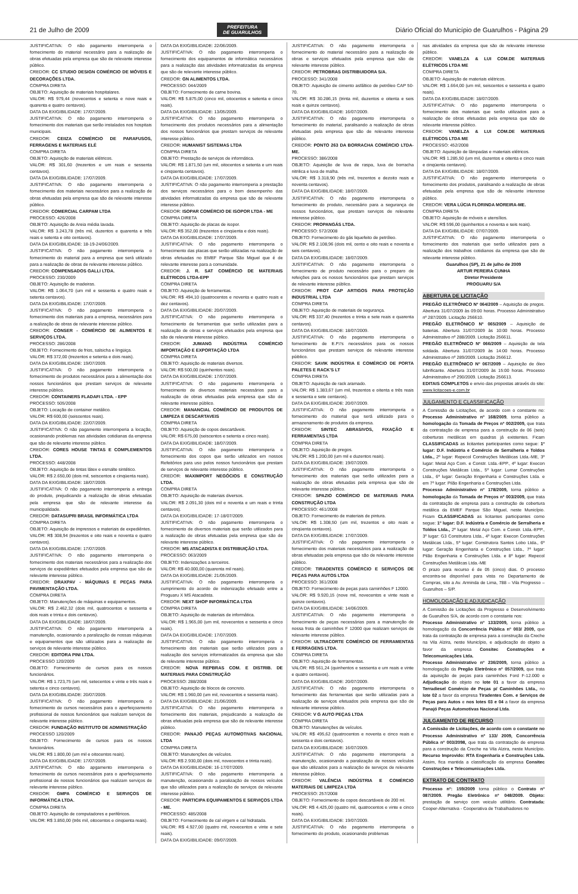21 de Julho de 2009 PREFEITURA
DE GUARULHOS Diário Oficial do Município de Guarulhos - Página 29
JUSTIFICATIVA: O não pagamento interromperia o fornecimento do material necessário para a realização de obras efetuadas pela empresa que são de relevante interesse público.
CREDOR: CC STUDIO DESIGN COMÉRCIO DE MÓVEIS E DECORAÇÕES LTDA.
COMPRA DIRETA
OBJETO: Aquisição de materiais hospitalares.
VALOR: R$ 979,44 (novecentos e setenta e nove reais e quarenta e quatro centavos).
DATA DA EXIGIBILIDADE: 17/07/2009.
JUSTIFICATIVA: O não pagamento interromperia o fornecimento dos materiais que serão instalados nos hospitais municipais.
CREDOR: CEIIZA COMÉRCIO DE PARAFUSOS, FERRAGENS E MATERIAIS ELÉ
COMPRA DIRETA
OBJETO: Aquisição de materiais elétricos.
VALOR: R$ 301,60 (trezentos e um reais e sessenta centavos).
DATA DA EXIGIBILIDADE: 17/07/2009.
JUSTIFICATIVA: O não pagamento interromperia o fornecimento dos materiais necessários para a realização de obras efetuadas pela empresa que são de relevante interesse público.
CREDOR: COMERCIAL CARPAM LTDA
PROCESSO: 426/2008
OBJETO: Aquisição de Areia média lavada.
VALOR: R$ 3.243,78 (três mil, duzentos e quarenta e três reais e setenta e oito centavos).
DATA DA EXIGIBILIDADE: 18-19-24/06/2009.
JUSTIFICATIVA: O não pagamento interromperia o fornecimento do material para a empresa que será utilizado para a realização de obras de relevante interesse público.
CREDOR: COMPENSADOS GALLI LTDA.
PROCESSO: 230/2009
OBJETO: Aquisição de madeiras.
VALOR: R$ 1.064,70 (um mil e sessenta e quatro reais e setenta centavos).
DATA DA EXIGIBILIDADE: 17/07/2009.
JUSTIFICATIVA: O não pagamento interromperia o fornecimento dos materiais para a empresa, necessários para a realização de obras de relevante interesse público.
CREDOR: CONSER - COMÉRCIO DE ALIMENTOS E SERVIÇOS LTDA.
PROCESSO: 286/2008
OBJETO: Fornecimento de frios, salsicha e lingüiça.
VALOR: R$ 372,00 (trezentos e setenta e dois reais).
DATA DA EXIGIBILIDADE: 19/07/2009.
JUSTIFICATIVA: O não pagamento interromperia o fornecimento de produtos necessários para a alimentação dos nossos funcionários que prestam serviços de relevante interesse público.
CREDOR: CONTAINERS FLADAFI LTDA. - EPP
PROCESSO: 505/2008
OBJETO: Locação de container metálico.
VALOR: R$ 600,00 (seiscentos reais).
DATA DA EXIGIBILIDADE: 22/07/2009.
JUSTIFICATIVA: O não pagamento interromperia a locação, ocasionando problemas nas atividades cotidianas da empresa que são de relevante interesse público.
CREDOR: CORES HOUSE TINTAS E COMPLEMENTOS LTDA.
PROCESSO: 448/2008
OBJETO: Aquisição de tintas látex e esmalte sintético.
VALOR: R$ 2.650,00 (dois mil, seiscentos e cinqüenta reais).
DATA DA EXIGIBILIDADE: 18/07/2009.
JUSTIFICATIVA: O não pagamento interromperia a entrega do produto, prejudicando a realização de obras efetuadas pela empresa que são de relevante interesse da municipalidade.
CREDOR: DATASUPRI BRASIL INFORMÁTICA LTDA
COMPRA DIRETA
OBJETO: Aquisição de impressos e materiais de expediêntes.
VALOR: R$ 308,94 (trezentos e oito reais e noventa e quatro centavos).
DATA DA EXIGIBILIDADE: 17/07/2009.
JUSTIFICATIVA: O não pagamento interromperia o fornecimento dos materiais necessários para a realização dos serviços de expediêntes efetuados pela empresa que são de relevante interesse público.
CREDOR: DRAXPAV - MÁQUINAS E PEÇAS PARA PAVIMENTAÇÃO LTDA.
COMPRA DIRETA
OBJETO: Manutenções de máquinas e equipamentos.
VALOR: R$ 2.462,32 (dois mil, quatrocentos e sessenta e dois reais e trinta e dois centavos).
DATA DA EXIGIBILIDADE: 18/07/2009.
JUSTIFICATIVA: O não pagamento interromperia a manutenção, ocasionando a paralização de nossas máquinas e equipamentos que são utilizados para a realização de serviços de relevante interesse público.
CREDOR: EDITORA PINI LTDA.
PROCESSO 120/2009
OBJETO: Fornecimento de cursos para os nossos funcionários.
VALOR: R$ 1.723,75 (um mil, setecentos e vinte e três reais e setenta e cinco centavos).
DATA DA EXIGIBILIDADE: 20/07/2009.
JUSTIFICATIVA: O não pagamento interromperia o fornecimento de cursos necessários para o aperfeiçoamento profissional de nossos funcionários que realizam serviços de relevante interesse público.
CREDOR: FUNDAÇÃO INSTITUTO DE ADMINISTRAÇÃO
PROCESSO 120/2009
OBJETO: Fornecimento de cursos para os nossos funcionários.
VALOR: R$ 1.800,00 (um mil e oitocentos reais).
DATA DA EXIGIBILIDADE: 17/07/2009.
JUSTIFICATIVA: O não apgamento interromperia o fornecimento de cursos necessários para o aperfeiçoamento profissional de nossos funcionários que realizam serviços de relevante interesse público.
CREDOR: GMPA COMÉRCIO E SERVIÇOS DE INFORMÁTICA LTDA.
COMPRA DIRETA
OBJETO: Aquisição de computadores e periféricos.
VALOR: R$ 3.850,00 (três mil, oitocentos e cinqüenta reais).
DATA DA EXIGIBILIDADE: 22/06/2009.
JUSTIFICATIVA: O não pagamento interromperia o fornecimento dos equipamentos de informática necessários para a realização das atividades informatizadas da empresa que são de relevante interesse público.
CREDOR: GN ALIMENTOS LTDA.
PROCESSO: 044/2009
OBJETO: Fornecimento de carne bovina.
VALOR: R$ 5.875,00 (cinco mil, oitocentos e setenta e cinco reais).
DATA DA EXIGIBILIDADE: 13/05/2009.
JUSTIFICATIVA: O não pagamento interromperia o fornecimento dos produtos necessários para a alimentação dos nossos funcionários que prestam serviços de relevante interesse público.
CREDOR: HUMANIST SISTEMAS LTDA
COMPRA DIRETA
OBJETO: Prestação de serviços de informática.
VALOR: R$ 1.871,50 (um mil, oitocentos e setenta e um reais e cinqüenta centavos).
DATA DA EXIGIBILIDADE: 17/07/2009.
JUSTIFICATIVA: O não pagamento interromperia a prestação dos serviços necessários para o bom desempenho das atividades informatizadas da empresa que são de relevante interesse público.
CREDOR: ISOPAR COMÉRCIO DE ISOPOR LTDA - ME
COMPRA DIRETA
OBJETO: Aquisição de placas de isopor.
VALOR: R$ 352,00 (trezentos e cinqüenta e dois reais).
DATA DA EXIGIBILIDADE: 17/07/2009.
JUSTIFICATIVA: O não pagamento interromperia o fornecimento das placas que serão utilizadas na realização de obras efetuadas no EMEF Parque São Miguel que é de relevante interesse para a comunidade.
CREDOR: J. R. SAT COMÉRCIO DE MATERIAIS ELÉTRICOS LTDA-EPP
COMPRA DIRETA
OBJETO: Aquisição de ferramentas.
VALOR: R$ 494,10 (quatrocentos e noventa e quatro reais e dez centavos).
DATA DA EXIGIBILIDADE: 20/07/2009.
JUSTIFICATIVA: O não pagamento interromperia o fornecimento de ferramentas que serão utilizadas para a realização de obras e serviços efetuados pela empresa que são de relevante interesse público.
CREDOR: JUMANG INDÚSTRIA COMÉRCIO IMPORTAÇÃO E EXPORTAÇÃO LTDA
COMPRA DIRETA
OBJETO: Aquisição de materiais diversos.
VALOR: R$ 500,00 (quinhentos reais).
DATA DA EXIGIBILIDADE: 17/07/2009.
JUSTIFICATIVA: O não pagamento interromperia o fornecimento de diversos materiais necessários para a realização de obras efetuadas pela empresa que são de relevante interesse público.
CREDOR: MANANCIAL COMÉRCIO DE PRODUTOS DE LIMPEZA E DESCARTAVEIS
COMPRA DIRETA
OBJETO: Aquisição de copos descartáveis.
VALOR: R$ 675,00 (seiscentos e setenta e cinco reais).
DATA DA EXIGIBILIDADE: 18/07/2009.
JUSTIFICATIVA: O não pagamento interromperia o fornecimento dos copos que serão utilizados em nossos Refeitórios para uso pelos nossos funcionários que prestam de serviços de relevante interesse público.
CREDOR: MAXIMPORT NEGÓCIOS E CONSTRUÇÃO LTDA.
COMPRA DIRETA
OBJETO: Aquisição de materiais diversos.
VALOR: R$ 2.091,30 (dois mil e noventa e um reais e trinta centavos).
DATA DA EXIGIBILIDADE: 17-18/07/2009.
JUSTIFICATIVA: O não pagamento interromperia o fornecimento de diversos materiais que serão utilizados para a realização de obras efetuadas pela empresa que são de relevante interesse público.
CREDOR: MS ATACADISTA E DISTRIBUIÇÃO LTDA.
PROCESSO: 063/2009
OBJETO: Indenizações a terceiros.
VALOR: R$ 40.000,00 (quarenta mil reais).
DATA DA EXIGIBILIDADE: 21/05/2009.
JUSTIFICATIVA: O não pagamento interromperia o cumprimento do acordo de indenização efetuado entre a Proguaru X MS Atacadista.
CREDOR: NEXT SHOP INFORMÁTICA LTDA
COMPRA DIRETA
OBJETO: Aquisição de materiais de informática.
VALOR: R$ 1.965,00 (um mil, novecentos e sessenta e cinco reais).
DATA DA EXIGIBILIDADE: 17/07/2009.
JUSTIFICATIVA: O não pagamento interromperia o fornecimento dos materiais que serão utilizados para a realização dos serviços informatizados da empresa que são de relevante interesse público.
CREDOR: NOVA REPBRAS COM. E DISTRIB. DE MATERIAIS PARA CONSTRUÇÃO
PROCESSO: 288/2008
OBJETO: Aquisição de blocos de concreto.
VALOR: R$ 1.960,00 (um mil, novecentos e sessenta reais).
DATA DA EXIGIBILIDADE: 21/06/2009.
JUSTIFICATIVA: O não pagamento interromperia o fornecimento dos materiais, prejudicando a realização de obras efetuadas pela empresa que são de relevante interesse público.
CREDOR: PANAJÓ PEÇAS AUTOMOTIVAS NACIONAL LTDA
COMPRA DIRETA
OBJETO: Manutenções de veículos.
VALOR: R$ 2.930,00 (dois mil, novecentos e trinta reais).
DATA DA EXIGIBILIDADE: 16-17/07/2009.
JUSTIFICATIVA: O não pagamento interromperia a manutenção, ocasionando a paralização de nossos veículos que são utilizados para a realização de serviços de relevante interesse público.
CREDOR: PARTICIPA EQUIPAMENTOS E SERVIÇOS LTDA - ME.
PROCESSO: 485/2008
OBJETO: Fornecimento de cal virgem e cal hidratada.
VALOR: R$ 4.927,00 (quatro mil, novecentos e vinte e sete reais).
DATA DA EXIGIBILIDADE: 09/07/2009.
JUSTIFICATIVA: O não pagamento interromperia o fornecimento do material necessário para a realização de obras e serviços efetuados pela empresa que são de relevante interesse público.
CREDOR: PETROBRAS DISTRIBUIDORA S/A.
PROCESSO: 341/2008
OBJETO: Aquisição de cimento asfáltico de petróleo CAP 50-70.
VALOR: R$ 30.286,15 (trinta mil, duzentos e oitenta e seis reais e quinze centavos).
DATA DA EXIGIBILIDADE: 16/07/2009.
JUSTIFICATIVA: O não pagamento interromperia o fornecimento do material, paralisando a realização de obras efetuadas pela empresa que são de relevante interesse público.
CREDOR: PONTO 263 DA BORRACHA COMÉRCIO LTDA-ME.
PROCESSO: 386/2008
OBJETO: Aquisição de luva de raspa, luva de borracha nitrilica e luva de malha.
VALOR: R$ 3.318,90 (três mil, trezentos e dezoito reais e noventa centavos).
DATA DA EXIGIBILIDADE: 18/07/2009.
JUSTIFICATIVA: O não pagamento interromperia o fornecimento do produto, necessário para a segurança de nossos funcionários, que prestam serviços de relevante interesse público.
CREDOR: PROPANGÁS LTDA.
PROCESSO: 572/2008
OBJETO: Fornecimento do gás liquefeito de petróleo.
VALOR: R$ 2.108,96 (dois mil, cento e oito reais e noventa e seis centavos).
DATA DA EXIGIBILIDADE: 18/07/2009.
JUSTIFICATIVA: O não pagamento interromperia o fornecimento de produto necessário para o preparo de refeições para os nossos funcionários que prestam serviços de relevante interesse público.
CREDOR: PROT CAP ARTIGOS PARA PROTEÇÃO INDUSTRIAL LTDA
COMPRA DIRETA
OBJETO: Aquisição de materiais de segurança.
VALOR: R$ 337,40 (trezentos e trinta e sete reais e quarenta centavos).
DATA DA EXIGIBILIDADE: 18/07/2009.
JUSTIFICATIVA: O não pagamento interromperia o fornecimento de E.P.I's necessários para os nossos funcionários que prestam serviços de relevante interesse púiblico.
CREDOR: SAVIK INDÚSTRIA E COMÉRCIO DE PORTA PALETES E RACK'S LT
COMPRA DIRETA
OBJETO: Aquisição de rack aramado.
VALOR: R$ 1.383,67 (um mil, trezentos e oitenta e três reais e sessenta e sete centavos).
DATA DA EXIGIBILIDADE: 20/07/2009.
JUSTIFICATIVA: O não pagamento interromperia o fornecimento do material que será utilizado para o armazenamento de produtos da empresa.
CREDOR: SINTEC ABRASIVOS, FIXAÇÃO E FERRAMENTAS LTDA
COMPRA DIRETA
OBJETO: Aquisição de pregos.
VALOR: R$ 1.200,00 (um mil e duzentos reais).
DATA DA EXIGIBILIDADE: 19/07/2009.
JUSTIFICATIVA: O não pagamento interromperia o fornecimento dos materiais que serão utilizados para a realização de obras efetuadas pela empresa que são de relevante interesse público.
CREDOR: SPAZIO COMÉRCIO DE MATERIAIS PARA CONSTRUÇÃO LTDA
PROCESSO: 461/2008
OBJETO: Fornecimento de materiais de pintura.
VALOR: R$ 1.308,50 (um mil, trezentos e oito reais e cinqüenta centavos).
DATA DA EXIGIBILIDADE: 17/07/2009.
JUSTIFICATIVA: O não pagamento interromperia o fornecimento dos materiais necessários para a realização de obras efetuadas pela empresa que são de relevante interesse público.
CREDOR: TIRADENTES COMÉRCIO E SERVIÇOS DE PEÇAS PARA AUTOS LTDA
PROCESSO: 361/2008
OBJETO: Fornecimento de peças para caminhões F 12000.
VALOR: R$ 9.920,15 (nove mil, novecentos e vinte reais e quinze centavos).
DATA DA EXIGIBILIDADE: 14/06/2009.
JUSTIFICATIVA: O não pagamento interromperia o fornecimento de peças necessárias para a manutenção de nossa frota de caminhões F 12000 que realizam serviços de relevante interesse público.
CREDOR: ULTRACORTE COMÉRCIO DE FERRAMENTAS E FERRAGENS LTDA.
COMPRA DIRETA
OBJETO: Aquisição de ferrramentas.
VALOR: R$ 561,24 (quinhentos e sessenta e um reais e vinte e quatro centavos).
DATA DA EXIGIBILIDADE: 20/07/2009.
JUSTIFICATIVA: O não pagamento interromperia o fornecimento das ferramentas que serão utilizadas para a realização de serviços efetuados pela empresa que são de relevante interesse público.
CREDOR: V G AUTO PEÇAS LTDA
COMPRA DIRETA
OBJETO: Manutenções de veículos.
VALOR: R$ 495,62 (quatrocentos e noventa e cinco reais e sessenta e dois centavos).
DATA DA EXIGIBILIDADE: 16/07/2009.
JUSTIFICATIVA: O não pagamento interromperia a manutenção, ocasionando a paralização de nossos veículos que são utilizados para a realização de serviços de relevante interesse público.
CREDOR: VALÊNCIA INDÚSTRIA E COMÉRCIO MATERIAIS DE LIMPEZA LTDA
PROCESSO: 257/2008
OBJETO: Fornecimento de copos descartáveis de 200 ml.
VALOR: R$ 4.425,00 (quatro mil, quatrocentos e vinte e cinco reais).
DATA DA EXIGIBILIDADE: 19/07/2009.
JUSTIFICATIVA: O não pagamento interromperia o fornecimento do produto, ocasionando problemas
nas atividades da empresa que são de relevante interesse público.
CREDOR: VANELZA & LUI COM.DE MATERIAIS ELÉTRICOS LTDA ME
COMPRA DIRETA
OBJETO: Aquisição de materiais elétricos.
VALOR: R$ 1.664,00 (um mil, seiscentos e sessenta e quatro reais).
DATA DA EXIGIBILIDADE: 18/07/2009.
JUSTIFICATIVA: O não pagamento interromperia o fornecimento dos materiais que serão utilizados para a realização de obras efetuadas pela empresa que são de relevante interesse público.
CREDOR: VANELZA & LUI COM.DE MATERIAIS ELÉTRICOS LTDA ME
PROCESSO: 452/2008
OBJETO: Aquisição de lâmpadas e materiais elétricos.
VALOR: R$ 1.285,50 (um mil, duzentos e oitenta e cinco reais e cinqüenta centavos).
DATA DA EXIGIBILIDADE: 18/07/2009.
JUSTIFICATIVA: O não pagamento interromperia o fornecimento dos produtos, paralisando a realização de obras efetuadas pela empresa que são de relevante interesse público.
CREDOR: VERA LÚCIA FLORINDA MOREIRA-ME.
COMPRA DIRETA
OBJETO: Aquisição de móveis e utensílios.
VALOR: R$ 596,00 (quinhentos e noventa e seis reais).
DATA DA EXIGIBILIDADE: 07/07/2009.
JUSTIFICATIVA: O não pagamento interromperia o fornecimento dos materiais que serão utilizados para a realização dos trabalhos cotidianos da empresa que são de relevante interesse público.
Guarulhos (SP), 21 de julho de 2009
ARTUR PEREIRA CUNHA
Diretor Presidente
PROGUARU S/A
ABERTURA DE LICITAÇÃO
PREGÃO ELETRÔNICO Nº 064/2009 – Aquisição de pregos. Abertura 31/07/2009 às 09:00 horas. Processo Administrativo nº 287/2009. Licitação 256610.
PREGÃO ELETRÔNICO Nº 065/2009 – Aquisição de baterias. Abertura 31/07/2009 às 10:00 horas. Processo Administrativo nº 288/2009. Licitação 256611.
PREGÃO ELETRÔNICO Nº 066/2009 – Aquisição de tela soldada. Abertura 31/07/2009 às 14:00 horas. Processo Administrativo nº 289/2009. Licitação 256612.
PREGÃO ELETRÔNICO Nº 067/2009 – Aquisição de óleo lubrificante. Abertura 31/07/2009 às 15:00 horas. Processo Administrativo nº 290/2009. Licitação 256613.
EDITAIS COMPLETOS e envio das propostas através do site: www.licitacoes-e.com.br
JULGAMENTO E CLASSIFICAÇÃO
A Comissão de Licitações, de acordo com o constante no: Processo Administrativo nº 168/2009, torna público a homologação da Tomada de Preços nº 002/2009, que trata da contratação de empresa para a construção de 06 (seis) coberturas metálicas em quadras já existentes. Ficam CLASSIFICADAS as licitantes participantes como segue: 1º lugar: D.F. Indústria e Comércio de Serralheria e Toldos Ltda., 2º lugar: Repecol Construções Metálicas Ltda.-ME, 3º lugar: Metal Aço Com. e Constr. Ltda.-EPP., 4º lugar: Execon Construções Metálicas Ltda., 5º lugar: Lumar Construções Ltda., 6º lugar: Geração Engenharia e Construções Ltda. e em 7º lugar: Pilão Engenharia e Construções Ltda.
Processo Administrativo nº 178/2009, torna público a homologação da Tomada de Preços nº 003/2009, que trata da contratação de empresa para a construção de cobertura metálica da EMEF Parque São Miguel, neste Município. Ficam CLASSIFICADAS as licitantes participantes como segue: 1º lugar: D.F. Indústria e Comércio de Serralheria e Toldos Ltda., 2º lugar: Metal Aço Com. e Constr. Ltda.-EPP., 3º lugar: G3 Construtora Ltda., 4º lugar: Execon Construções Metálicas Ltda., 5º lugar: Construtora Santos Lobo Ltda., 6º lugar: Geração Engenharia e Construções Ltda., 7º lugar: Pilão Engenharia e Construções Ltda. e 8º lugar: Repecol Construções Metálicas Ltda.-ME
O prazo para recurso é de 05 (cinco) dias. O processo encontra-se disponível para vista no Departamento de Compras, sito a Av. Arminda de Lima, 788 – Vila Progresso – Guarulhos – S/P.
HOMOLOGAÇÃO E ADJUDICAÇÃO
A Comissão de Licitações da Progresso e Desenvolvimento de Guarulhos S/A, de acordo com o constante nos:
Processo Administrativo nº 133/2009, torna público a homologação da Concorrência Pública nº 003/ 2009, que trata da contratação de empresa para a construção da Creche na Vila Alzira, neste Município, e adjudicação do objeto a favor da empresa Consitec Construções e Telecomunicações Ltda.
Processo Administrativo nº 236/2009, torna público a homologação da Pregão Eletrônico nº 057/2009, que trata da aquisição de peças para caminhões Ford F-12.000 e Adjudicação do objeto no lote 01 a favor da empresa Terradiesel Comércio de Peças p/ Caminhões Ltda., no lote 02 a favor da empresa Tiradentes Com. e Serviços de Peças para Autos e nos lotes 03 e 04 a favor da empresa Panajó Peças Automotivas Nacional Ltda.
JULGAMENTO DE RECURSO
A Comissão de Licitações, de acordo com o constante no Processo Administrativo nº 133/ 2009, Concorrência Pública nº 003/2098, que trata da contratação de empresa para a construção da Creche na Vila Alzira, neste Município. Recurso Improvido: RTA Engenharia e Construções Ltda. Assim, fica mantida a classificação da empresa Consitec Construções e Telecomunicações Ltda.
EXTRATO DE CONTRATO
Processo nº: 159/2009 torna público o Contrato nº 087/2009. Pregão Eletrônico nº 048/2009. Objeto: prestação de serviço com veiculo utilitário. Contratada: Cooper-Alternativa - Cooperativa de Trabalhadores no